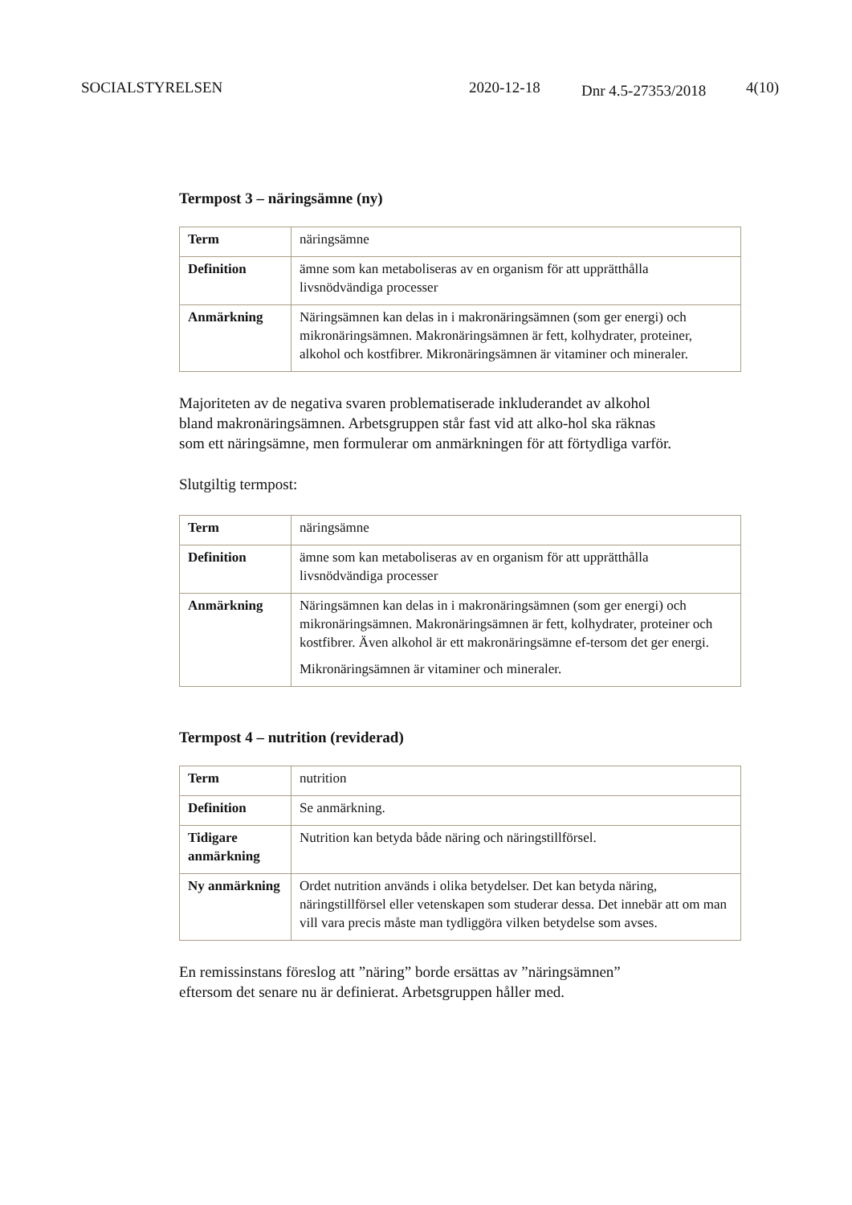SOCIALSTYRELSEN 2020-12-18 Dnr 4.5-27353/2018 4(10)
Termpost 3 – näringsämne (ny)
| Term | näringsämne |
| Definition | ämne som kan metaboliseras av en organism för att upprätthålla livsnödvändiga processer |
| Anmärkning | Näringsämnen kan delas in i makronäringsämnen (som ger energi) och mikronäringsämnen. Makronäringsämnen är fett, kolhydrater, proteiner, alkohol och kostfibrer. Mikronäringsämnen är vitaminer och mineraler. |
Majoriteten av de negativa svaren problematiserade inkluderandet av alkohol bland makronäringsämnen. Arbetsgruppen står fast vid att alko-hol ska räknas som ett näringsämne, men formulerar om anmärkningen för att förtydliga varför.
Slutgiltig termpost:
| Term | näringsämne |
| Definition | ämne som kan metaboliseras av en organism för att upprätthålla livsnödvändiga processer |
| Anmärkning | Näringsämnen kan delas in i makronäringsämnen (som ger energi) och mikronäringsämnen. Makronäringsämnen är fett, kolhydrater, proteiner och kostfibrer. Även alkohol är ett makronäringsämne ef-tersom det ger energi. Mikronäringsämnen är vitaminer och mineraler. |
Termpost 4 – nutrition (reviderad)
| Term | nutrition |
| Definition | Se anmärkning. |
| Tidigare anmärkning | Nutrition kan betyda både näring och näringstillförsel. |
| Ny anmärkning | Ordet nutrition används i olika betydelser. Det kan betyda näring, näringstillförsel eller vetenskapen som studerar dessa. Det innebär att om man vill vara precis måste man tydliggöra vilken betydelse som avses. |
En remissinstans föreslog att ”näring” borde ersättas av ”näringsämnen” eftersom det senare nu är definierat. Arbetsgruppen håller med.